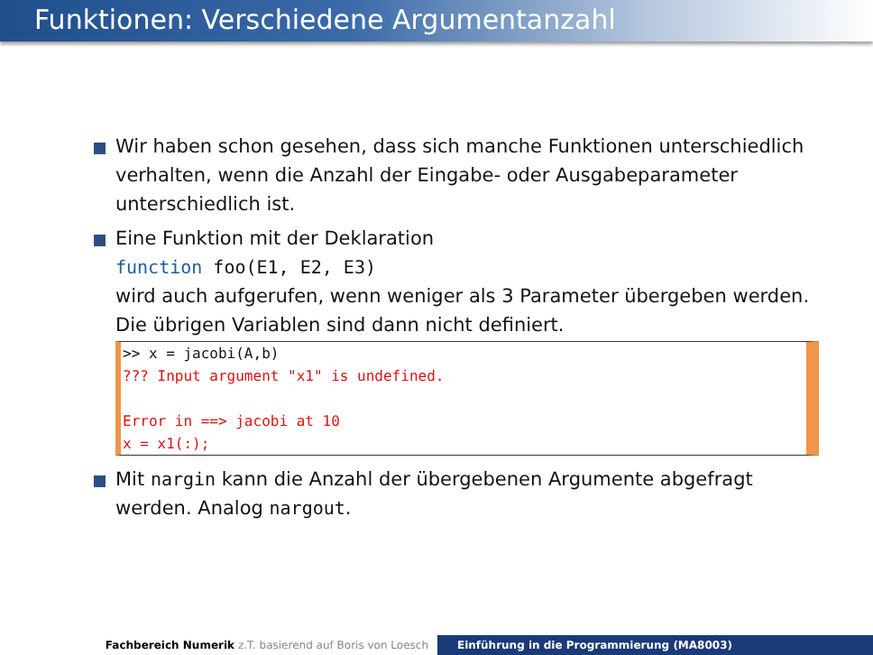Funktionen: Verschiedene Argumentanzahl
Wir haben schon gesehen, dass sich manche Funktionen unterschiedlich verhalten, wenn die Anzahl der Eingabe- oder Ausgabeparameter unterschiedlich ist.
Eine Funktion mit der Deklaration
function foo(E1, E2, E3)
wird auch aufgerufen, wenn weniger als 3 Parameter übergeben werden. Die übrigen Variablen sind dann nicht definiert.
>> x = jacobi(A,b)
??? Input argument "x1" is undefined.

Error in ==> jacobi at 10
x = x1(:);
Mit nargin kann die Anzahl der übergebenen Argumente abgefragt werden. Analog nargout.
Fachbereich Numerik z.T. basierend auf Boris von Loesch Einführung in die Programmierung (MA8003)